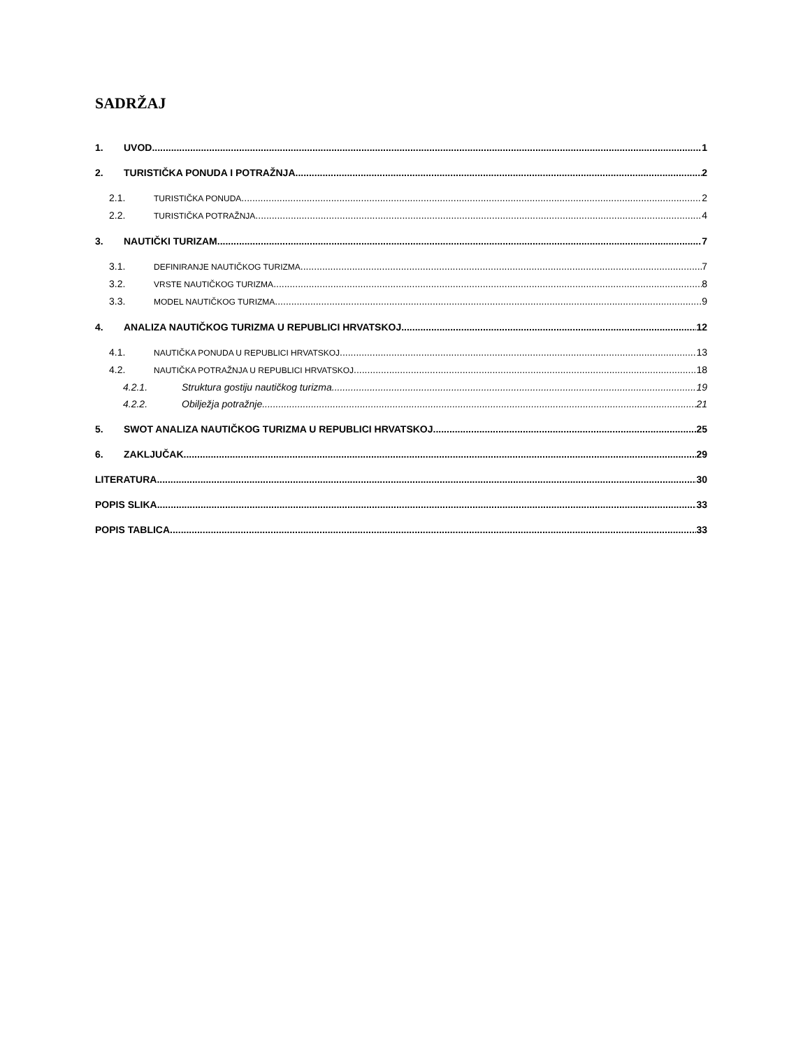SADRŽAJ
1. UVOD 1
2. TURISTIČKA PONUDA I POTRAŽNJA 2
2.1. TURISTIČKA PONUDA 2
2.2. TURISTIČKA POTRAŽNJA 4
3. NAUTIČKI TURIZAM 7
3.1. DEFINIRANJE NAUTIČKOG TURIZMA 7
3.2. VRSTE NAUTIČKOG TURIZMA 8
3.3. MODEL NAUTIČKOG TURIZMA 9
4. ANALIZA NAUTIČKOG TURIZMA U REPUBLICI HRVATSKOJ 12
4.1. NAUTIČKA PONUDA U REPUBLICI HRVATSKOJ 13
4.2. NAUTIČKA POTRAŽNJA U REPUBLICI HRVATSKOJ 18
4.2.1. Struktura gostiju nautičkog turizma 19
4.2.2. Obilježja potražnje 21
5. SWOT ANALIZA NAUTIČKOG TURIZMA U REPUBLICI HRVATSKOJ 25
6. ZAKLJUČAK 29
LITERATURA 30
POPIS SLIKA 33
POPIS TABLICA 33